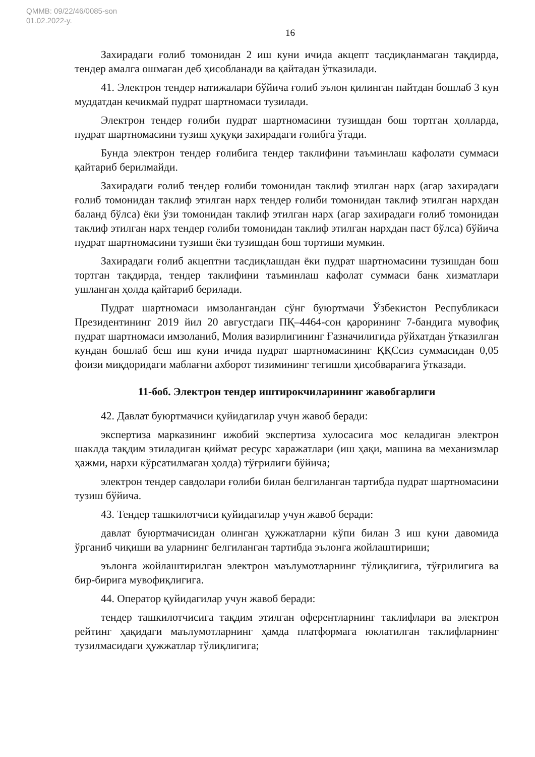QMMB: 09/22/46/0085-son
01.02.2022-y.
16
Захирадаги ғолиб томонидан 2 иш куни ичида акцепт тасдиқланмаган тақдирда, тендер амалга ошмаган деб ҳисобланади ва қайтадан ўтказилади.
41. Электрон тендер натижалари бўйича ғолиб эълон қилинган пайтдан бошлаб 3 кун муддатдан кечикмай пудрат шартномаси тузилади.
Электрон тендер ғолиби пудрат шартномасини тузишдан бош тортган ҳолларда, пудрат шартномасини тузиш ҳуқуқи захирадаги ғолибга ўтади.
Бунда электрон тендер ғолибига тендер таклифини таъминлаш кафолати суммаси қайтариб берилмайди.
Захирадаги ғолиб тендер ғолиби томонидан таклиф этилган нарх (агар захирадаги ғолиб томонидан таклиф этилган нарх тендер ғолиби томонидан таклиф этилган нархдан баланд бўлса) ёки ўзи томонидан таклиф этилган нарх (агар захирадаги ғолиб томонидан таклиф этилган нарх тендер ғолиби томонидан таклиф этилган нархдан паст бўлса) бўйича пудрат шартномасини тузиши ёки тузишдан бош тортиши мумкин.
Захирадаги ғолиб акцептни тасдиқлашдан ёки пудрат шартномасини тузишдан бош тортган тақдирда, тендер таклифини таъминлаш кафолат суммаси банк хизматлари ушланган ҳолда қайтариб берилади.
Пудрат шартномаси имзолангандан сўнг буюртмачи Ўзбекистон Республикаси Президентининг 2019 йил 20 августдаги ПҚ–4464-сон қарорининг 7-бандига мувофиқ пудрат шартномаси имзоланиб, Молия вазирлигининг Ғазначилигида рўйхатдан ўтказилган кундан бошлаб беш иш куни ичида пудрат шартномасининг ҚҚСсиз суммасидан 0,05 фоизи миқдоридаги маблағни ахборот тизимининг тегишли ҳисобварағига ўтказади.
11-боб. Электрон тендер иштирокчиларининг жавобгарлиги
42. Давлат буюртмачиси қуйидагилар учун жавоб беради:
экспертиза марказининг ижобий экспертиза хулосасига мос келадиган электрон шаклда тақдим этиладиган қиймат ресурс харажатлари (иш ҳақи, машина ва механизмлар ҳажми, нархи кўрсатилмаган ҳолда) тўғрилиги бўйича;
электрон тендер савдолари ғолиби билан белгиланган тартибда пудрат шартномасини тузиш бўйича.
43. Тендер ташкилотчиси қуйидагилар учун жавоб беради:
давлат буюртмачисидан олинган ҳужжатларни кўпи билан 3 иш куни давомида ўрганиб чиқиши ва уларнинг белгиланган тартибда эълонга жойлаштириши;
эълонга жойлаштирилган электрон маълумотларнинг тўлиқлигига, тўғрилигига ва бир-бирига мувофиқлигига.
44. Оператор қуйидагилар учун жавоб беради:
тендер ташкилотчисига тақдим этилган оферентларнинг таклифлари ва электрон рейтинг ҳақидаги маълумотларнинг ҳамда платформага юклатилган таклифларнинг тузилмасидаги ҳужжатлар тўлиқлигига;